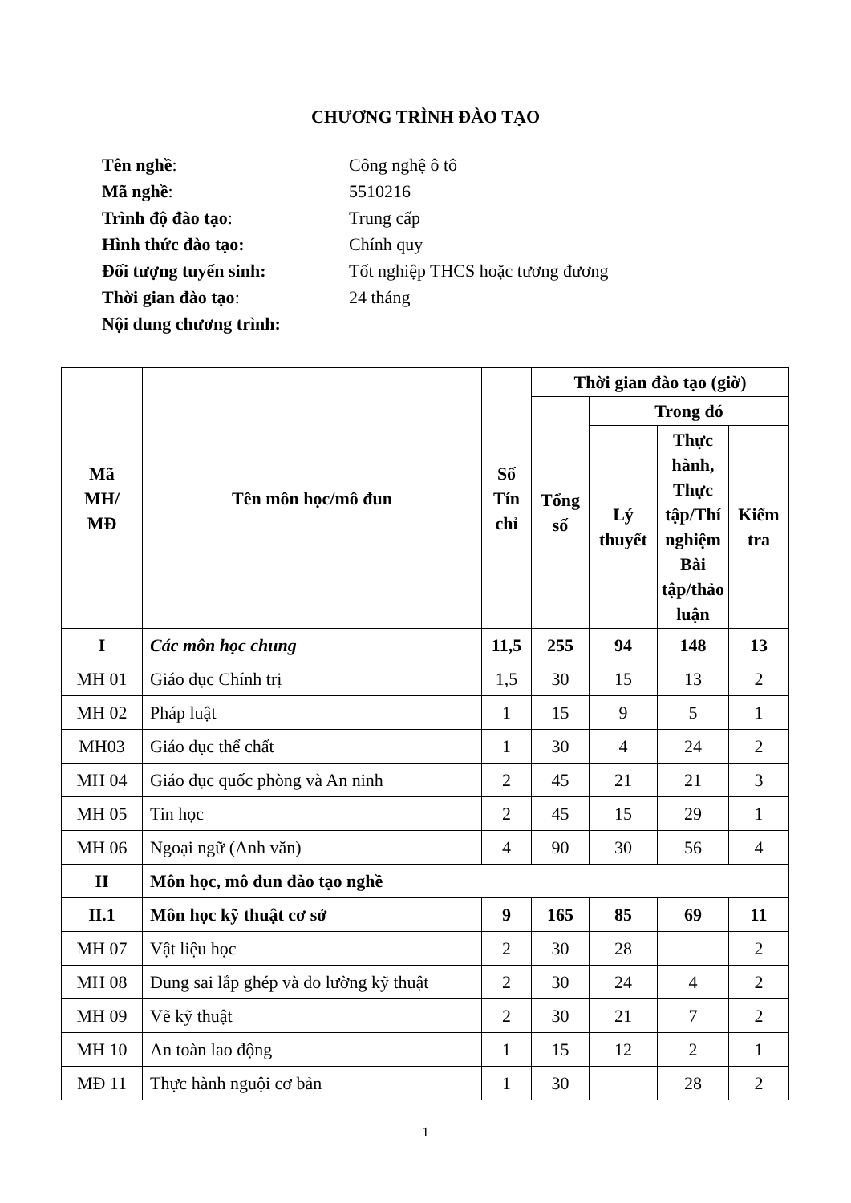CHƯƠNG TRÌNH ĐÀO TẠO
Tên nghề: Công nghệ ô tô
Mã nghề: 5510216
Trình độ đào tạo: Trung cấp
Hình thức đào tạo: Chính quy
Đối tượng tuyển sinh: Tốt nghiệp THCS hoặc tương đương
Thời gian đào tạo: 24 tháng
Nội dung chương trình:
| Mã MH/ MĐ | Tên môn học/mô đun | Số Tín chỉ | Thời gian đào tạo (giờ) | | | |
| --- | --- | --- | --- | --- | --- | --- |
| | | | Tổng số | Trong đó | | |
| | | | | Lý thuyết | Thực hành, Thực tập/Thí nghiệm Bài tập/thảo luận | Kiểm tra |
| I | Các môn học chung | 11,5 | 255 | 94 | 148 | 13 |
| MH 01 | Giáo dục Chính trị | 1,5 | 30 | 15 | 13 | 2 |
| MH 02 | Pháp luật | 1 | 15 | 9 | 5 | 1 |
| MH03 | Giáo dục thể chất | 1 | 30 | 4 | 24 | 2 |
| MH 04 | Giáo dục quốc phòng và An ninh | 2 | 45 | 21 | 21 | 3 |
| MH 05 | Tin học | 2 | 45 | 15 | 29 | 1 |
| MH 06 | Ngoại ngữ (Anh văn) | 4 | 90 | 30 | 56 | 4 |
| II | Môn học, mô đun đào tạo nghề | | | | | |
| II.1 | Môn học kỹ thuật cơ sở | 9 | 165 | 85 | 69 | 11 |
| MH 07 | Vật liệu học | 2 | 30 | 28 | | 2 |
| MH 08 | Dung sai lắp ghép và đo lường kỹ thuật | 2 | 30 | 24 | 4 | 2 |
| MH 09 | Vẽ kỹ thuật | 2 | 30 | 21 | 7 | 2 |
| MH 10 | An toàn lao động | 1 | 15 | 12 | 2 | 1 |
| MĐ 11 | Thực hành nguội cơ bản | 1 | 30 | | 28 | 2 |
1